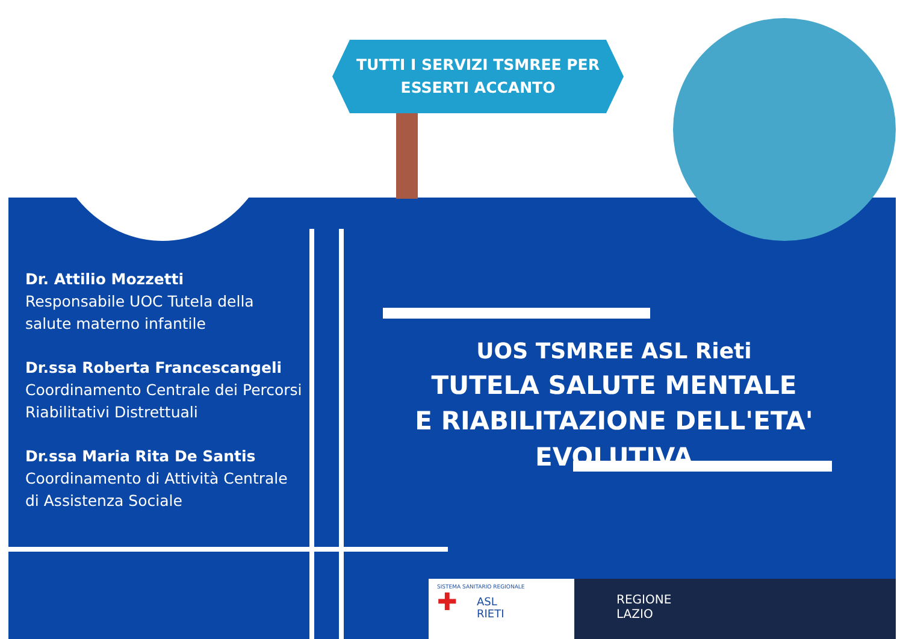TUTTI I SERVIZI TSMREE PER
ESSERTI ACCANTO
Dr. Attilio Mozzetti
Responsabile UOC Tutela della salute materno infantile
Dr.ssa Roberta Francescangeli
Coordinamento Centrale dei Percorsi Riabilitativi Distrettuali
Dr.ssa Maria Rita De Santis
Coordinamento di Attività Centrale di Assistenza Sociale
UOS TSMREE ASL Rieti
TUTELA SALUTE MENTALE
E RIABILITAZIONE DELL'ETA' EVOLUTIVA
SISTEMA SANITARIO REGIONALE
✚ ASL
RIETI
REGIONE
LAZIO